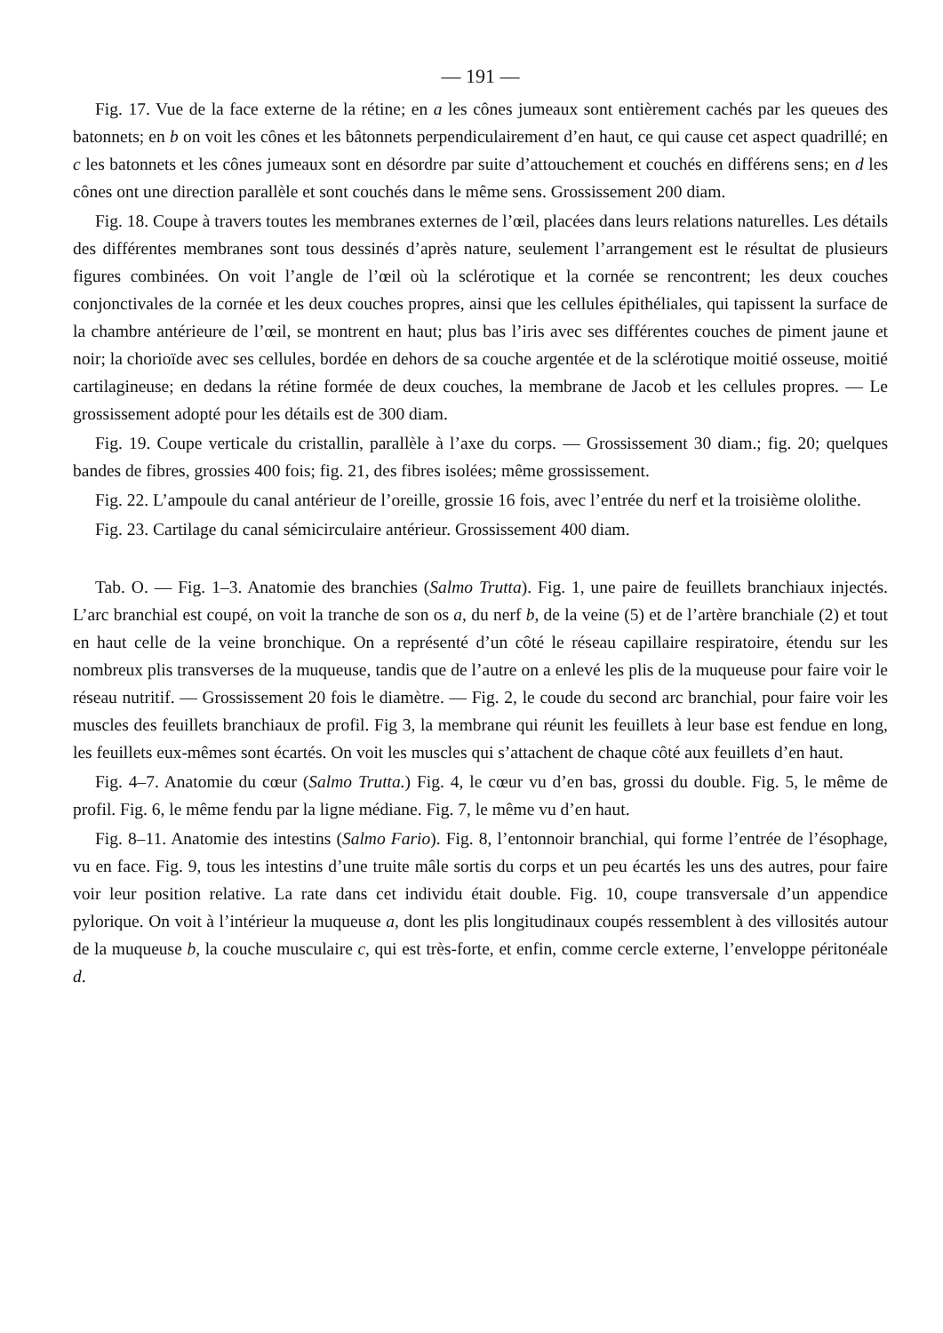— 191 —
Fig. 17. Vue de la face externe de la rétine; en a les cônes jumeaux sont entièrement cachés par les queues des batonnets; en b on voit les cônes et les bâtonnets perpendiculairement d’en haut, ce qui cause cet aspect quadrillé; en c les batonnets et les cônes jumeaux sont en désordre par suite d’attouchement et couchés en différens sens; en d les cônes ont une direction parallèle et sont couchés dans le même sens. Grossissement 200 diam.
Fig. 18. Coupe à travers toutes les membranes externes de l’œil, placées dans leurs relations naturelles. Les détails des différentes membranes sont tous dessinés d’après nature, seulement l’arrangement est le résultat de plusieurs figures combinées. On voit l’angle de l’œil où la sclérotique et la cornée se rencontrent; les deux couches conjonctivales de la cornée et les deux couches propres, ainsi que les cellules épithéliales, qui tapissent la surface de la chambre antérieure de l’œil, se montrent en haut; plus bas l’iris avec ses différentes couches de piment jaune et noir; la chorioïde avec ses cellules, bordée en dehors de sa couche argentée et de la sclérotique moitié osseuse, moitié cartilagineuse; en dedans la rétine formée de deux couches, la membrane de Jacob et les cellules propres. — Le grossissement adopté pour les détails est de 300 diam.
Fig. 19. Coupe verticale du cristallin, parallèle à l’axe du corps. — Grossissement 30 diam.; fig. 20; quelques bandes de fibres, grossies 400 fois; fig. 21, des fibres isolées; même grossissement.
Fig. 22. L’ampoule du canal antérieur de l’oreille, grossie 16 fois, avec l’entrée du nerf et la troisième ololithe.
Fig. 23. Cartilage du canal sémicirculaire antérieur. Grossissement 400 diam.
Tab. O. — Fig. 1–3. Anatomie des branchies (Salmo Trutta). Fig. 1, une paire de feuillets branchiaux injectés. L’arc branchial est coupé, on voit la tranche de son os a, du nerf b, de la veine (5) et de l’artère branchiale (2) et tout en haut celle de la veine bronchique. On a représenté d’un côté le réseau capillaire respiratoire, étendu sur les nombreux plis transverses de la muqueuse, tandis que de l’autre on a enlevé les plis de la muqueuse pour faire voir le réseau nutritif. — Grossissement 20 fois le diamètre. — Fig. 2, le coude du second arc branchial, pour faire voir les muscles des feuillets branchiaux de profil. Fig 3, la membrane qui réunit les feuillets à leur base est fendue en long, les feuillets eux-mêmes sont écartés. On voit les muscles qui s’attachent de chaque côté aux feuillets d’en haut.
Fig. 4–7. Anatomie du cœur (Salmo Trutta.) Fig. 4, le cœur vu d’en bas, grossi du double. Fig. 5, le même de profil. Fig. 6, le même fendu par la ligne médiane. Fig. 7, le même vu d’en haut.
Fig. 8–11. Anatomie des intestins (Salmo Fario). Fig. 8, l’entonnoir branchial, qui forme l’entrée de l’ésophage, vu en face. Fig. 9, tous les intestins d’une truite mâle sortis du corps et un peu écartés les uns des autres, pour faire voir leur position relative. La rate dans cet individu était double. Fig. 10, coupe transversale d’un appendice pylorique. On voit à l’intérieur la muqueuse a, dont les plis longitudinaux coupés ressemblent à des villosités autour de la muqueuse b, la couche musculaire c, qui est très-forte, et enfin, comme cercle externe, l’enveloppe péritonéale d.